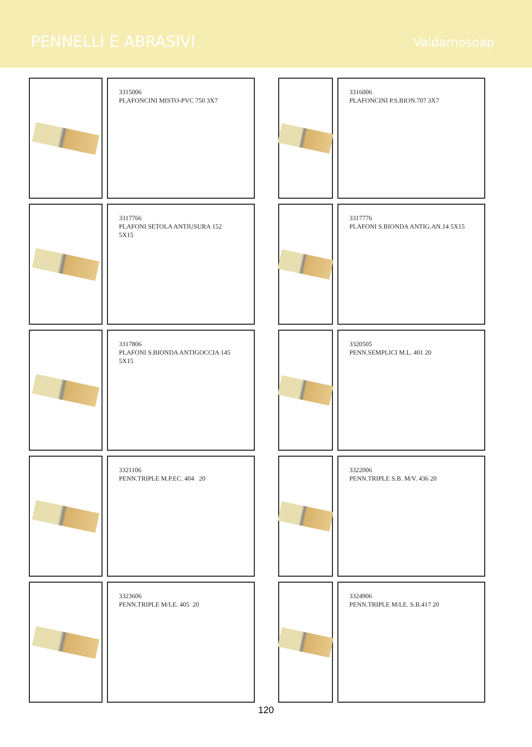PENNELLI E ABRASIVI
Valdarnosoap
3315006
PLAFONCINI MISTO-PVC 750 3X7
3316006
PLAFONCINI P.S.BION.707 3X7
3317766
PLAFONI SETOLA ANTIUSURA 152
5X15
3317776
PLAFONI S.BIONDA ANTIG.AN.14 5X15
3317806
PLAFONI S.BIONDA ANTIGOCCIA 145
5X15
3320505
PENN.SEMPLICI M.L. 401 20
3321106
PENN.TRIPLE M.P.EC. 404 20
3322006
PENN.TRIPLE S.B. M/V. 436 20
3323606
PENN.TRIPLE M/LE. 405 20
3324906
PENN.TRIPLE M/LE. S.B.417 20
120